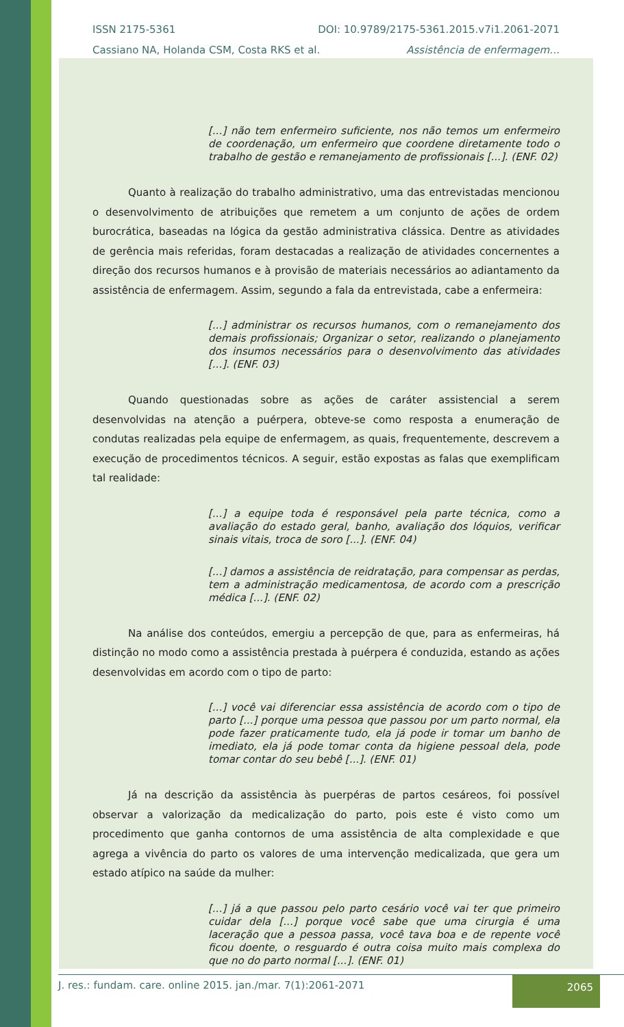ISSN 2175-5361 DOI: 10.9789/2175-5361.2015.v7i1.2061-2071
Cassiano NA, Holanda CSM, Costa RKS et al. Assistência de enfermagem…
[...] não tem enfermeiro suficiente, nos não temos um enfermeiro de coordenação, um enfermeiro que coordene diretamente todo o trabalho de gestão e remanejamento de profissionais [...]. (ENF. 02)
Quanto à realização do trabalho administrativo, uma das entrevistadas mencionou o desenvolvimento de atribuições que remetem a um conjunto de ações de ordem burocrática, baseadas na lógica da gestão administrativa clássica. Dentre as atividades de gerência mais referidas, foram destacadas a realização de atividades concernentes a direção dos recursos humanos e à provisão de materiais necessários ao adiantamento da assistência de enfermagem. Assim, segundo a fala da entrevistada, cabe a enfermeira:
[...] administrar os recursos humanos, com o remanejamento dos demais profissionais; Organizar o setor, realizando o planejamento dos insumos necessários para o desenvolvimento das atividades [...]. (ENF. 03)
Quando questionadas sobre as ações de caráter assistencial a serem desenvolvidas na atenção a puérpera, obteve-se como resposta a enumeração de condutas realizadas pela equipe de enfermagem, as quais, frequentemente, descrevem a execução de procedimentos técnicos. A seguir, estão expostas as falas que exemplificam tal realidade:
[...] a equipe toda é responsável pela parte técnica, como a avaliação do estado geral, banho, avaliação dos lóquios, verificar sinais vitais, troca de soro [...]. (ENF. 04)
[...] damos a assistência de reidratação, para compensar as perdas, tem a administração medicamentosa, de acordo com a prescrição médica [...]. (ENF. 02)
Na análise dos conteúdos, emergiu a percepção de que, para as enfermeiras, há distinção no modo como a assistência prestada à puérpera é conduzida, estando as ações desenvolvidas em acordo com o tipo de parto:
[...] você vai diferenciar essa assistência de acordo com o tipo de parto [...] porque uma pessoa que passou por um parto normal, ela pode fazer praticamente tudo, ela já pode ir tomar um banho de imediato, ela já pode tomar conta da higiene pessoal dela, pode tomar contar do seu bebê [...]. (ENF. 01)
Já na descrição da assistência às puerpéras de partos cesáreos, foi possível observar a valorização da medicalização do parto, pois este é visto como um procedimento que ganha contornos de uma assistência de alta complexidade e que agrega a vivência do parto os valores de uma intervenção medicalizada, que gera um estado atípico na saúde da mulher:
[...] já a que passou pelo parto cesário você vai ter que primeiro cuidar dela [...] porque você sabe que uma cirurgia é uma laceração que a pessoa passa, você tava boa e de repente você ficou doente, o resguardo é outra coisa muito mais complexa do que no do parto normal [...]. (ENF. 01)
J. res.: fundam. care. online 2015. jan./mar. 7(1):2061-2071 2065